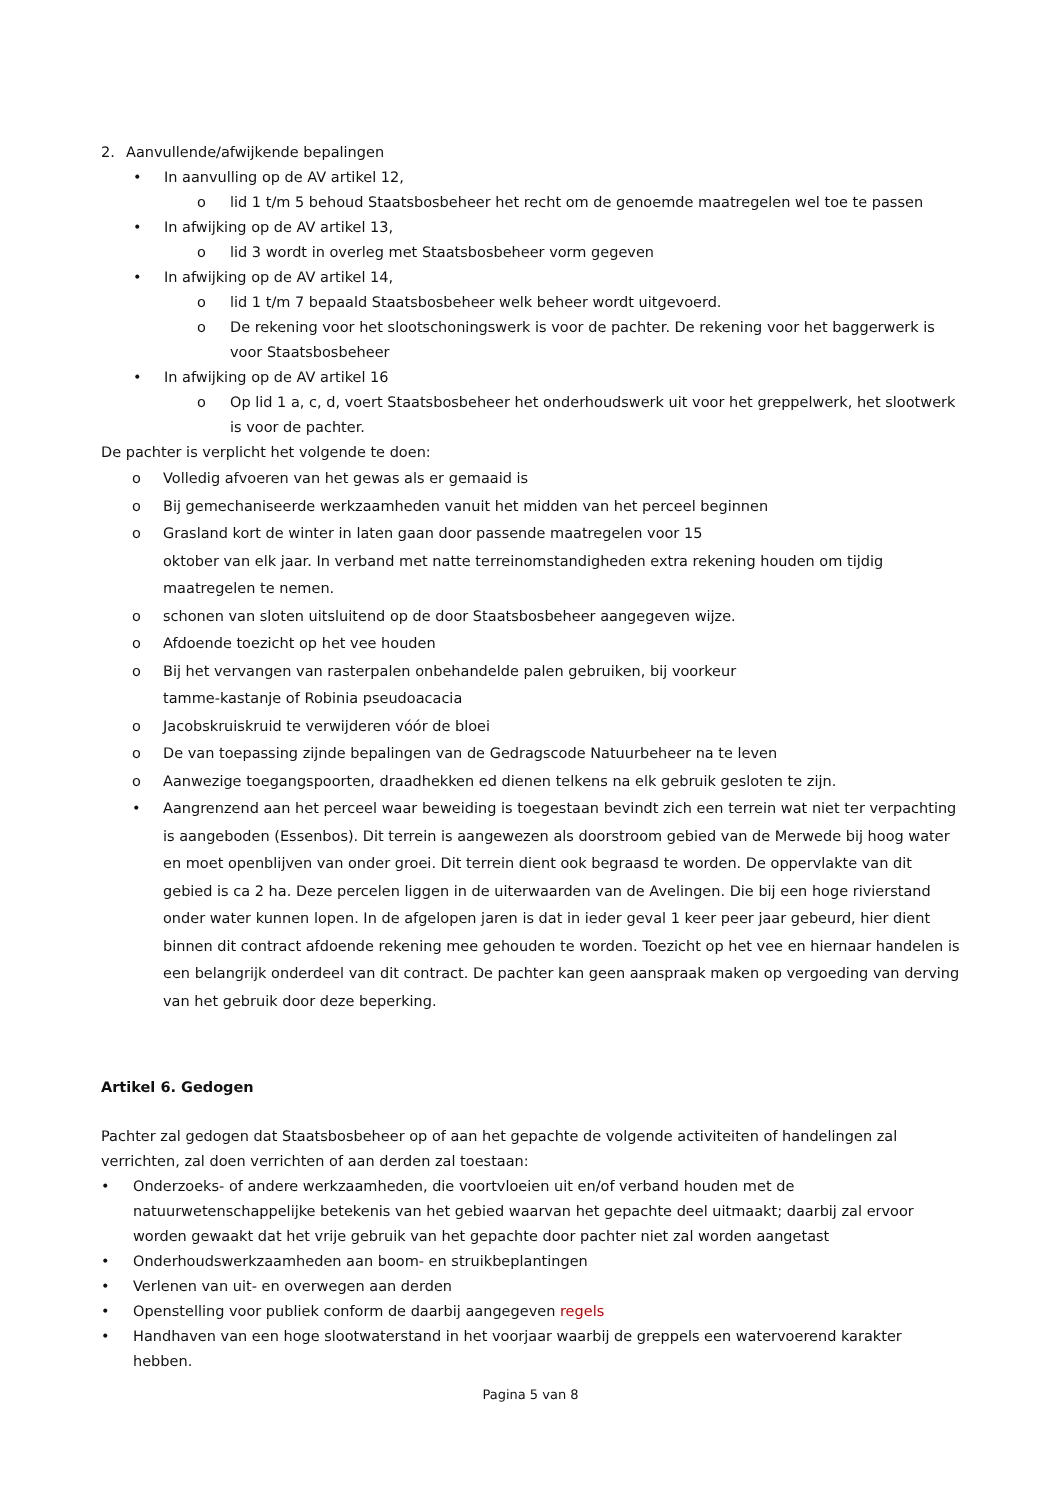2. Aanvullende/afwijkende bepalingen
• In aanvulling op de AV artikel 12,
o lid 1 t/m 5 behoud Staatsbosbeheer het recht om de genoemde maatregelen wel toe te passen
• In afwijking op de AV artikel 13,
o lid 3 wordt in overleg met Staatsbosbeheer vorm gegeven
• In afwijking op de AV artikel 14,
o lid 1 t/m 7 bepaald Staatsbosbeheer welk beheer wordt uitgevoerd.
o De rekening voor het slootschoningswerk is voor de pachter. De rekening voor het baggerwerk is voor Staatsbosbeheer
• In afwijking op de AV artikel 16
o Op lid 1 a, c, d, voert Staatsbosbeheer het onderhoudswerk uit voor het greppelwerk, het slootwerk is voor de pachter.
De pachter is verplicht het volgende te doen:
o Volledig afvoeren van het gewas als er gemaaid is
o Bij gemechaniseerde werkzaamheden vanuit het midden van het perceel beginnen
o Grasland kort de winter in laten gaan door passende maatregelen voor 15
oktober van elk jaar. In verband met natte terreinomstandigheden extra rekening houden om tijdig maatregelen te nemen.
o schonen van sloten uitsluitend op de door Staatsbosbeheer aangegeven wijze.
o Afdoende toezicht op het vee houden
o Bij het vervangen van rasterpalen onbehandelde palen gebruiken, bij voorkeur
tamme-kastanje of Robinia pseudoacacia
o Jacobskruiskruid te verwijderen vóór de bloei
o De van toepassing zijnde bepalingen van de Gedragscode Natuurbeheer na te leven
o Aanwezige toegangspoorten, draadhekken ed dienen telkens na elk gebruik gesloten te zijn.
• Aangrenzend aan het perceel waar beweiding is toegestaan bevindt zich een terrein wat niet ter verpachting is aangeboden (Essenbos). Dit terrein is aangewezen als doorstroom gebied van de Merwede bij hoog water en moet openblijven van onder groei. Dit terrein dient ook begraasd te worden. De oppervlakte van dit gebied is ca 2 ha. Deze percelen liggen in de uiterwaarden van de Avelingen. Die bij een hoge rivierstand onder water kunnen lopen. In de afgelopen jaren is dat in ieder geval 1 keer peer jaar gebeurd, hier dient binnen dit contract afdoende rekening mee gehouden te worden. Toezicht op het vee en hiernaar handelen is een belangrijk onderdeel van dit contract. De pachter kan geen aanspraak maken op vergoeding van derving van het gebruik door deze beperking.
Artikel 6. Gedogen
Pachter zal gedogen dat Staatsbosbeheer op of aan het gepachte de volgende activiteiten of handelingen zal verrichten, zal doen verrichten of aan derden zal toestaan:
• Onderzoeks- of andere werkzaamheden, die voortvloeien uit en/of verband houden met de natuurwetenschappelijke betekenis van het gebied waarvan het gepachte deel uitmaakt; daarbij zal ervoor worden gewaakt dat het vrije gebruik van het gepachte door pachter niet zal worden aangetast
• Onderhoudswerkzaamheden aan boom- en struikbeplantingen
• Verlenen van uit- en overwegen aan derden
• Openstelling voor publiek conform de daarbij aangegeven regels
• Handhaven van een hoge slootwaterstand in het voorjaar waarbij de greppels een watervoerend karakter hebben.
Pagina 5 van 8